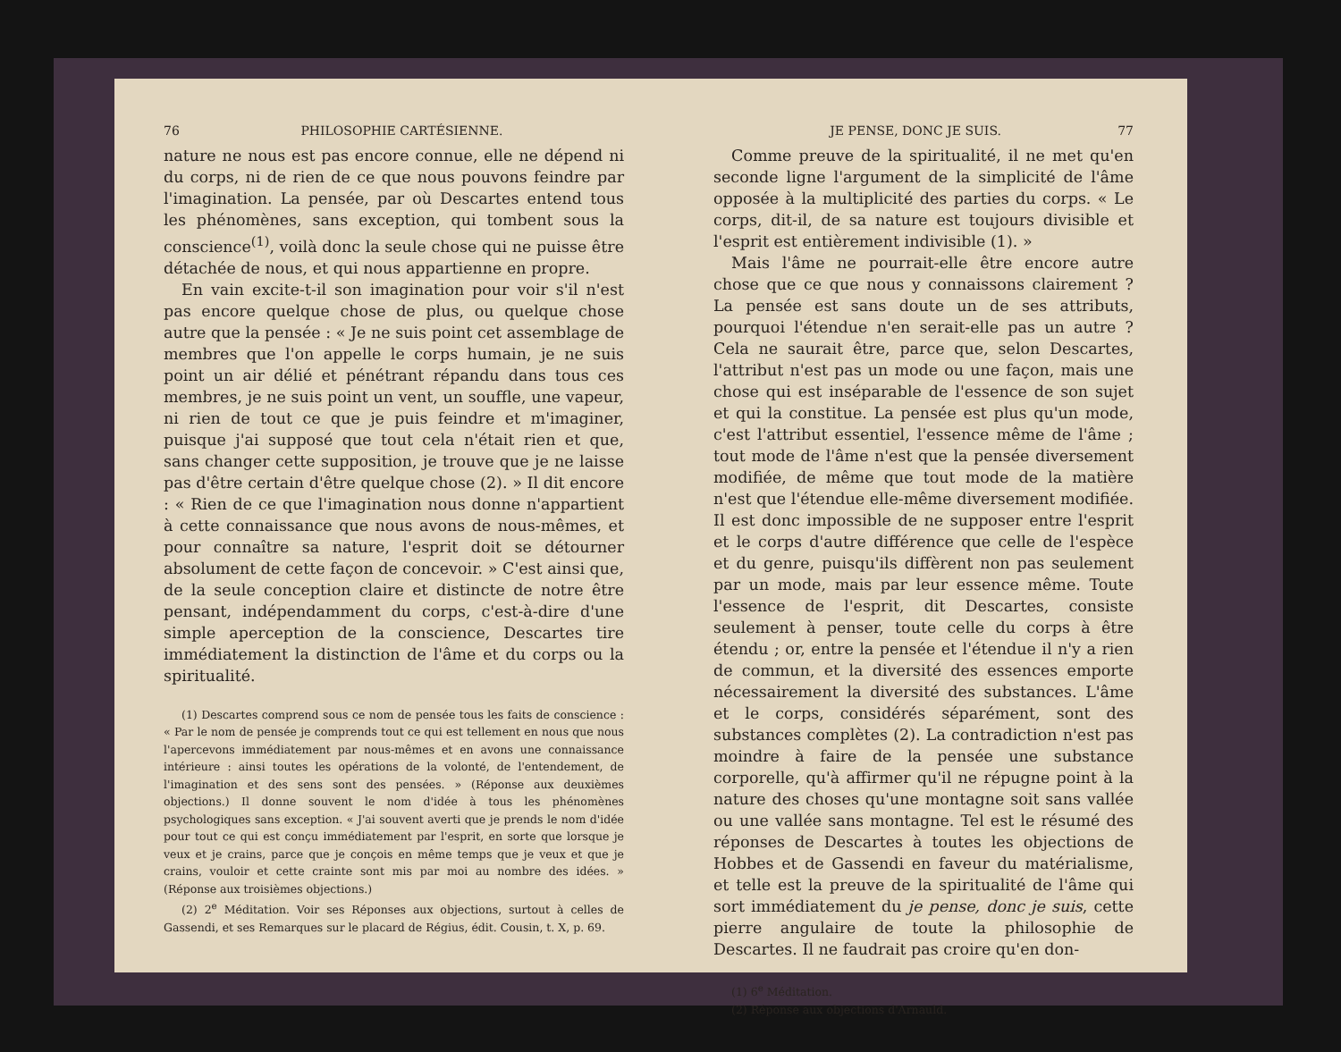76 PHILOSOPHIE CARTÉSIENNE.
nature ne nous est pas encore connue, elle ne dépend ni du corps, ni de rien de ce que nous pouvons feindre par l'imagination. La pensée, par où Descartes entend tous les phénomènes, sans exception, qui tombent sous la conscience<sup>(1)</sup>, voilà donc la seule chose qui ne puisse être détachée de nous, et qui nous appartienne en propre.
En vain excite-t-il son imagination pour voir s'il n'est pas encore quelque chose de plus, ou quelque chose autre que la pensée : « Je ne suis point cet assemblage de membres que l'on appelle le corps humain, je ne suis point un air délié et pénétrant répandu dans tous ces membres, je ne suis point un vent, un souffle, une vapeur, ni rien de tout ce que je puis feindre et m'imaginer, puisque j'ai supposé que tout cela n'était rien et que, sans changer cette supposition, je trouve que je ne laisse pas d'être certain d'être quelque chose (2). » Il dit encore : « Rien de ce que l'imagination nous donne n'appartient à cette connaissance que nous avons de nous-mêmes, et pour connaître sa nature, l'esprit doit se détourner absolument de cette façon de concevoir. » C'est ainsi que, de la seule conception claire et distincte de notre être pensant, indépendamment du corps, c'est-à-dire d'une simple aperception de la conscience, Descartes tire immédiatement la distinction de l'âme et du corps ou la spiritualité.
(1) Descartes comprend sous ce nom de pensée tous les faits de conscience : « Par le nom de pensée je comprends tout ce qui est tellement en nous que nous l'apercevons immédiatement par nous-mêmes et en avons une connaissance intérieure : ainsi toutes les opérations de la volonté, de l'entendement, de l'imagination et des sens sont des pensées. » (Réponse aux deuxièmes objections.) Il donne souvent le nom d'idée à tous les phénomènes psychologiques sans exception. « J'ai souvent averti que je prends le nom d'idée pour tout ce qui est conçu immédiatement par l'esprit, en sorte que lorsque je veux et je crains, parce que je conçois en même temps que je veux et que je crains, vouloir et cette crainte sont mis par moi au nombre des idées. » (Réponse aux troisièmes objections.)
(2) 2<sup>e</sup> Méditation. Voir ses Réponses aux objections, surtout à celles de Gassendi, et ses Remarques sur le placard de Régius, édit. Cousin, t. X, p. 69.
JE PENSE, DONC JE SUIS. 77
Comme preuve de la spiritualité, il ne met qu'en seconde ligne l'argument de la simplicité de l'âme opposée à la multiplicité des parties du corps. « Le corps, dit-il, de sa nature est toujours divisible et l'esprit est entièrement indivisible (1). »
Mais l'âme ne pourrait-elle être encore autre chose que ce que nous y connaissons clairement ? La pensée est sans doute un de ses attributs, pourquoi l'étendue n'en serait-elle pas un autre ? Cela ne saurait être, parce que, selon Descartes, l'attribut n'est pas un mode ou une façon, mais une chose qui est inséparable de l'essence de son sujet et qui la constitue. La pensée est plus qu'un mode, c'est l'attribut essentiel, l'essence même de l'âme ; tout mode de l'âme n'est que la pensée diversement modifiée, de même que tout mode de la matière n'est que l'étendue elle-même diversement modifiée. Il est donc impossible de ne supposer entre l'esprit et le corps d'autre différence que celle de l'espèce et du genre, puisqu'ils diffèrent non pas seulement par un mode, mais par leur essence même. Toute l'essence de l'esprit, dit Descartes, consiste seulement à penser, toute celle du corps à être étendu ; or, entre la pensée et l'étendue il n'y a rien de commun, et la diversité des essences emporte nécessairement la diversité des substances. L'âme et le corps, considérés séparément, sont des substances complètes (2). La contradiction n'est pas moindre à faire de la pensée une substance corporelle, qu'à affirmer qu'il ne répugne point à la nature des choses qu'une montagne soit sans vallée ou une vallée sans montagne. Tel est le résumé des réponses de Descartes à toutes les objections de Hobbes et de Gassendi en faveur du matérialisme, et telle est la preuve de la spiritualité de l'âme qui sort immédiatement du je pense, donc je suis, cette pierre angulaire de toute la philosophie de Descartes. Il ne faudrait pas croire qu'en don-
(1) 6<sup>e</sup> Méditation.
(2) Réponse aux objections d'Arnauld.